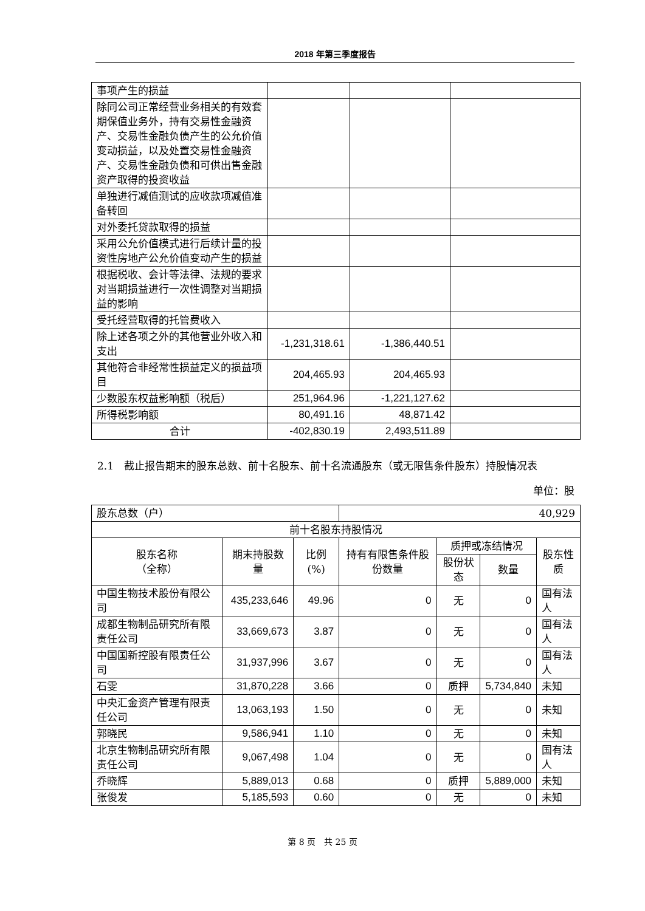2018 年第三季度报告
| 事项产生的损益 | | | |
| 除同公司正常经营业务相关的有效套期保值业务外，持有交易性金融资产、交易性金融负债产生的公允价值变动损益，以及处置交易性金融资产、交易性金融负债和可供出售金融资产取得的投资收益 | | | |
| 单独进行减值测试的应收款项减值准备转回 | | | |
| 对外委托贷款取得的损益 | | | |
| 采用公允价值模式进行后续计量的投资性房地产公允价值变动产生的损益 | | | |
| 根据税收、会计等法律、法规的要求对当期损益进行一次性调整对当期损益的影响 | | | |
| 受托经营取得的托管费收入 | | | |
| 除上述各项之外的其他营业外收入和支出 | -1,231,318.61 | -1,386,440.51 | |
| 其他符合非经常性损益定义的损益项目 | 204,465.93 | 204,465.93 | |
| 少数股东权益影响额（税后） | 251,964.96 | -1,221,127.62 | |
| 所得税影响额 | 80,491.16 | 48,871.42 | |
| 合计 | -402,830.19 | 2,493,511.89 | |
2.1　截止报告期末的股东总数、前十名股东、前十名流通股东（或无限售条件股东）持股情况表
单位：股
| 股东总数（户） | | | 40,929 | | | |
| 前十名股东持股情况 | | | | | | |
| 股东名称 （全称） | 期末持股数量 | 比例(%) | 持有有限售条件股份数量 | 质押或冻结情况 | | 股东性质 |
| | | | | 股份状态 | 数量 | |
| 中国生物技术股份有限公司 | 435,233,646 | 49.96 | 0 | 无 | 0 | 国有法人 |
| 成都生物制品研究所有限责任公司 | 33,669,673 | 3.87 | 0 | 无 | 0 | 国有法人 |
| 中国国新控股有限责任公司 | 31,937,996 | 3.67 | 0 | 无 | 0 | 国有法人 |
| 石雯 | 31,870,228 | 3.66 | 0 | 质押 | 5,734,840 | 未知 |
| 中央汇金资产管理有限责任公司 | 13,063,193 | 1.50 | 0 | 无 | 0 | 未知 |
| 郭晓民 | 9,586,941 | 1.10 | 0 | 无 | 0 | 未知 |
| 北京生物制品研究所有限责任公司 | 9,067,498 | 1.04 | 0 | 无 | 0 | 国有法人 |
| 乔晓辉 | 5,889,013 | 0.68 | 0 | 质押 | 5,889,000 | 未知 |
| 张俊发 | 5,185,593 | 0.60 | 0 | 无 | 0 | 未知 |
第 8 页　共 25 页